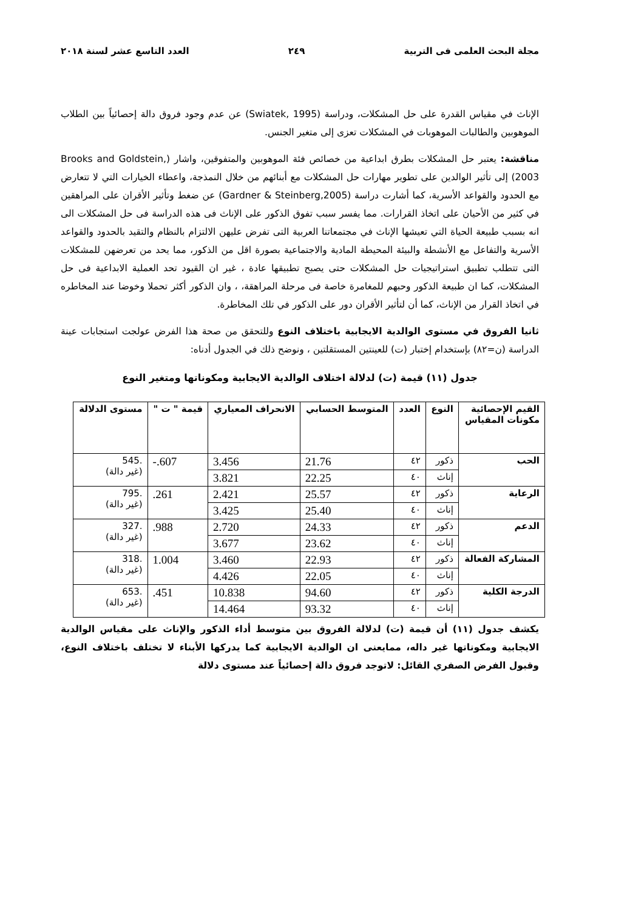مجلة البحث العلمى فى التربية ٢٤٩ العدد التاسع عشر لسنة ٢٠١٨
الإناث في مقياس القدرة على حل المشكلات، ودراسة (Swiatek, 1995) عن عدم وجود فروق دالة إحصائياً بين الطلاب الموهوبين والطالبات الموهوبات في المشكلات تعزى إلى متغير الجنس.
مناقشة: يعتبر حل المشكلات بطرق ابداعية من خصائص فئة الموهوبين والمتفوقين، واشار (Brooks and Goldstein, 2003) إلى تأثير الوالدين على تطوير مهارات حل المشكلات مع أبنائهم من خلال النمذجة، واعطاء الخيارات التي لا تتعارض مع الحدود والقواعد الأسرية، كما أشارت دراسة (Gardner & Steinberg,2005) عن ضغط وتأثير الأقران على المراهقين في كثير من الأحيان على اتخاذ القرارات. مما يفسر سبب تفوق الذكور على الإناث فى هذه الدراسة فى حل المشكلات الى انه بسبب طبيعة الحياة التي تعيشها الإناث في مجتمعاتنا العربية التى تفرض عليهن الالتزام بالنظام والتقيد بالحدود والقواعد الأسرية والتفاعل مع الأنشطة والبيئة المحيطة المادية والاجتماعية بصورة اقل من الذكور، مما يحد من تعرضهن للمشكلات التى تتطلب تطبيق استراتيجيات حل المشكلات حتى يصبح تطبيقها عادة ، غير ان القيود تحد العملية الابداعية فى حل المشكلات، كما ان طبيعة الذكور وحبهم للمغامرة خاصة فى مرحلة المراهقة، ، وان الذكور أكثر تحملا وخوضا عند المخاطره في اتخاذ القرار من الإناث، كما أن لتأثير الأقران دور على الذكور في تلك المخاطرة.
ثانيا الفروق في مستوى الوالدية الايجابية باختلاف النوع وللتحقق من صحة هذا الفرض عولجت استجابات عينة الدراسة (ن=٨٢) بإستخدام إختبار (ت) للعينتين المستقلتين ، ونوضح ذلك في الجدول أدناه:
جدول (١١) قيمة (ت) لدلالة اختلاف الوالدية الايجابية ومكوناتها ومتغير النوع
| القيم الإحصائية مكونات المقياس | النوع | العدد | المتوسط الحسابي | الانحراف المعياري | قيمة " ت " | مستوى الدلالة |
| --- | --- | --- | --- | --- | --- | --- |
| الحب | ذكور | ٤٢ | 21.76 | 3.456 | -.607 | .545 (غير دالة) |
| | إناث | ٤٠ | 22.25 | 3.821 | | |
| الرعاية | ذكور | ٤٢ | 25.57 | 2.421 | .261 | .795 (غير دالة) |
| | إناث | ٤٠ | 25.40 | 3.425 | | |
| الدعم | ذكور | ٤٢ | 24.33 | 2.720 | .988 | .327 (غير دالة) |
| | إناث | ٤٠ | 23.62 | 3.677 | | |
| المشاركة الفعالة | ذكور | ٤٢ | 22.93 | 3.460 | 1.004 | .318 (غير دالة) |
| | إناث | ٤٠ | 22.05 | 4.426 | | |
| الدرجة الكلية | ذكور | ٤٢ | 94.60 | 10.838 | .451 | .653 (غير دالة) |
| | إناث | ٤٠ | 93.32 | 14.464 | | |
يكشف جدول (١١) أن قيمة (ت) لدلالة الفروق بين متوسط أداء الذكور والإناث على مقياس الوالدية الايجابية ومكوناتها غير داله، ممايعنى ان الوالدية الايجابية كما يدركها الأبناء لا تختلف باختلاف النوع، وقبول الفرض الصفري القائل: لاتوجد فروق دالة إحصائياً عند مستوى دلالة